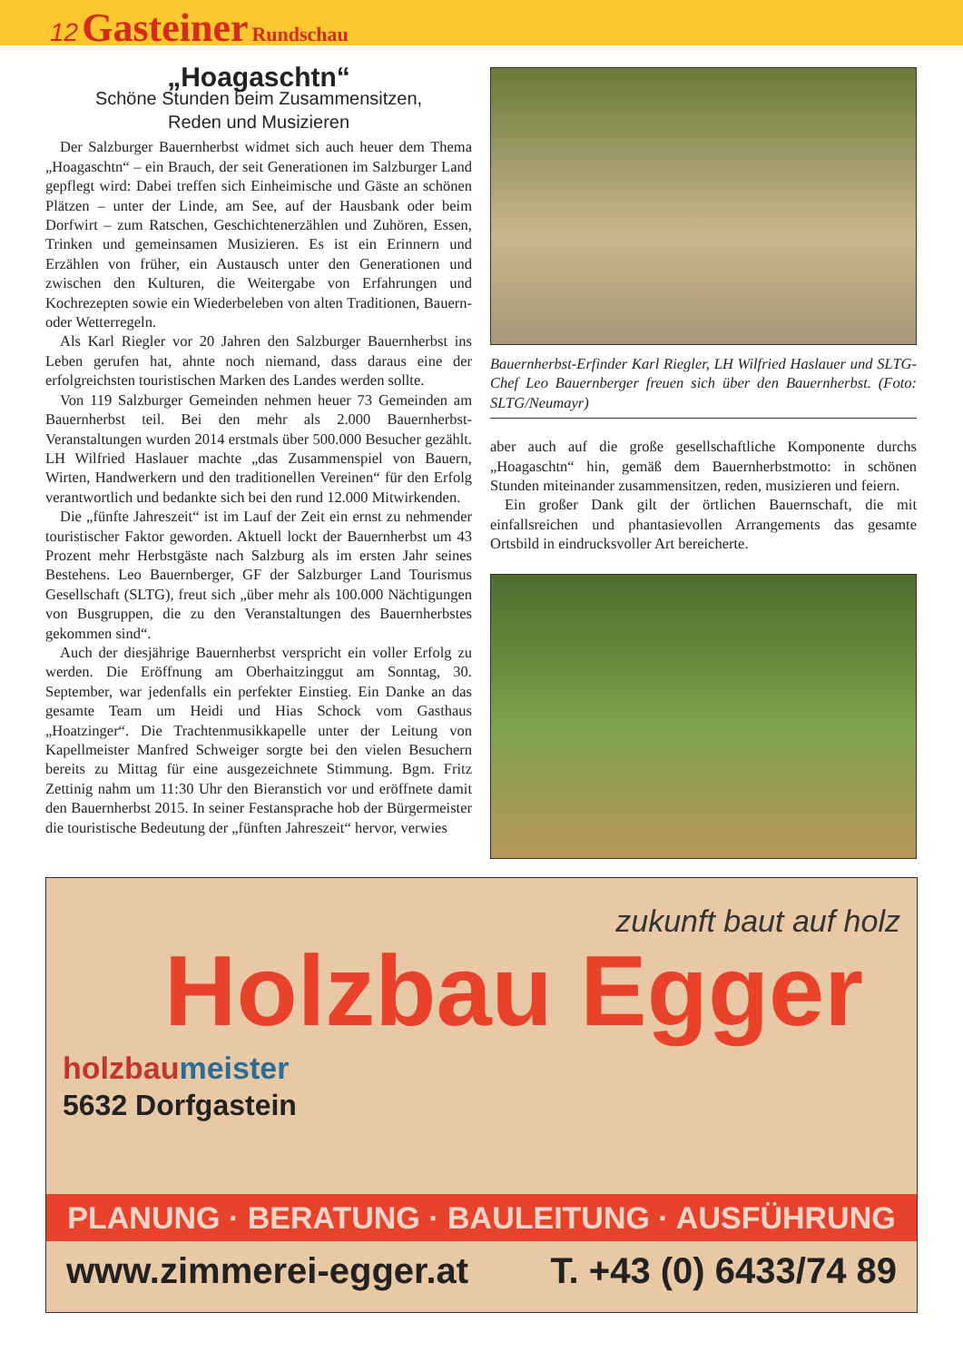12 Gasteiner Rundschau
„Hoagaschtn“
Schöne Stunden beim Zusammensitzen,
Reden und Musizieren
Der Salzburger Bauernherbst widmet sich auch heuer dem Thema „Hoagaschtn“ – ein Brauch, der seit Generationen im Salzburger Land gepflegt wird: Dabei treffen sich Einheimische und Gäste an schönen Plätzen – unter der Linde, am See, auf der Hausbank oder beim Dorfwirt – zum Ratschen, Geschichtenerzählen und Zuhören, Essen, Trinken und gemeinsamen Musizieren. Es ist ein Erinnern und Erzählen von früher, ein Austausch unter den Generationen und zwischen den Kulturen, die Weitergabe von Erfahrungen und Kochrezepten sowie ein Wiederbeleben von alten Traditionen, Bauern- oder Wetterregeln.
Als Karl Riegler vor 20 Jahren den Salzburger Bauernherbst ins Leben gerufen hat, ahnte noch niemand, dass daraus eine der erfolgreichsten touristischen Marken des Landes werden sollte.
Von 119 Salzburger Gemeinden nehmen heuer 73 Gemeinden am Bauernherbst teil. Bei den mehr als 2.000 Bauernherbst-Veranstaltungen wurden 2014 erstmals über 500.000 Besucher gezählt. LH Wilfried Haslauer machte „das Zusammenspiel von Bauern, Wirten, Handwerkern und den traditionellen Vereinen“ für den Erfolg verantwortlich und bedankte sich bei den rund 12.000 Mitwirkenden.
Die „fünfte Jahreszeit“ ist im Lauf der Zeit ein ernst zu nehmender touristischer Faktor geworden. Aktuell lockt der Bauernherbst um 43 Prozent mehr Herbstgäste nach Salzburg als im ersten Jahr seines Bestehens. Leo Bauernberger, GF der Salzburger Land Tourismus Gesellschaft (SLTG), freut sich „über mehr als 100.000 Nächtigungen von Busgruppen, die zu den Veranstaltungen des Bauernherbstes gekommen sind“.
Auch der diesjährige Bauernherbst verspricht ein voller Erfolg zu werden. Die Eröffnung am Oberhaitzinggut am Sonntag, 30. September, war jedenfalls ein perfekter Einstieg. Ein Danke an das gesamte Team um Heidi und Hias Schock vom Gasthaus „Hoatzinger“. Die Trachtenmusikkapelle unter der Leitung von Kapellmeister Manfred Schweiger sorgte bei den vielen Besuchern bereits zu Mittag für eine ausgezeichnete Stimmung. Bgm. Fritz Zettinig nahm um 11:30 Uhr den Bieranstich vor und eröffnete damit den Bauernherbst 2015. In seiner Festansprache hob der Bürgermeister die touristische Bedeutung der „fünften Jahreszeit“ hervor, verwies
Bauernherbst-Erfinder Karl Riegler, LH Wilfried Haslauer und SLTG-Chef Leo Bauernberger freuen sich über den Bauernherbst. (Foto: SLTG/Neumayr)
aber auch auf die große gesellschaftliche Komponente durchs „Hoagaschtn“ hin, gemäß dem Bauernherbstmotto: in schönen Stunden miteinander zusammensitzen, reden, musizieren und feiern.
Ein großer Dank gilt der örtlichen Bauernschaft, die mit einfallsreichen und phantasievollen Arrangements das gesamte Ortsbild in eindrucksvoller Art bereicherte.
zukunft baut auf holz
Holzbau Egger
holzbaumeister
5632 Dorfgastein
PLANUNG · BERATUNG · BAULEITUNG · AUSFÜHRUNG
www.zimmerei-egger.at T. +43 (0) 6433/74 89